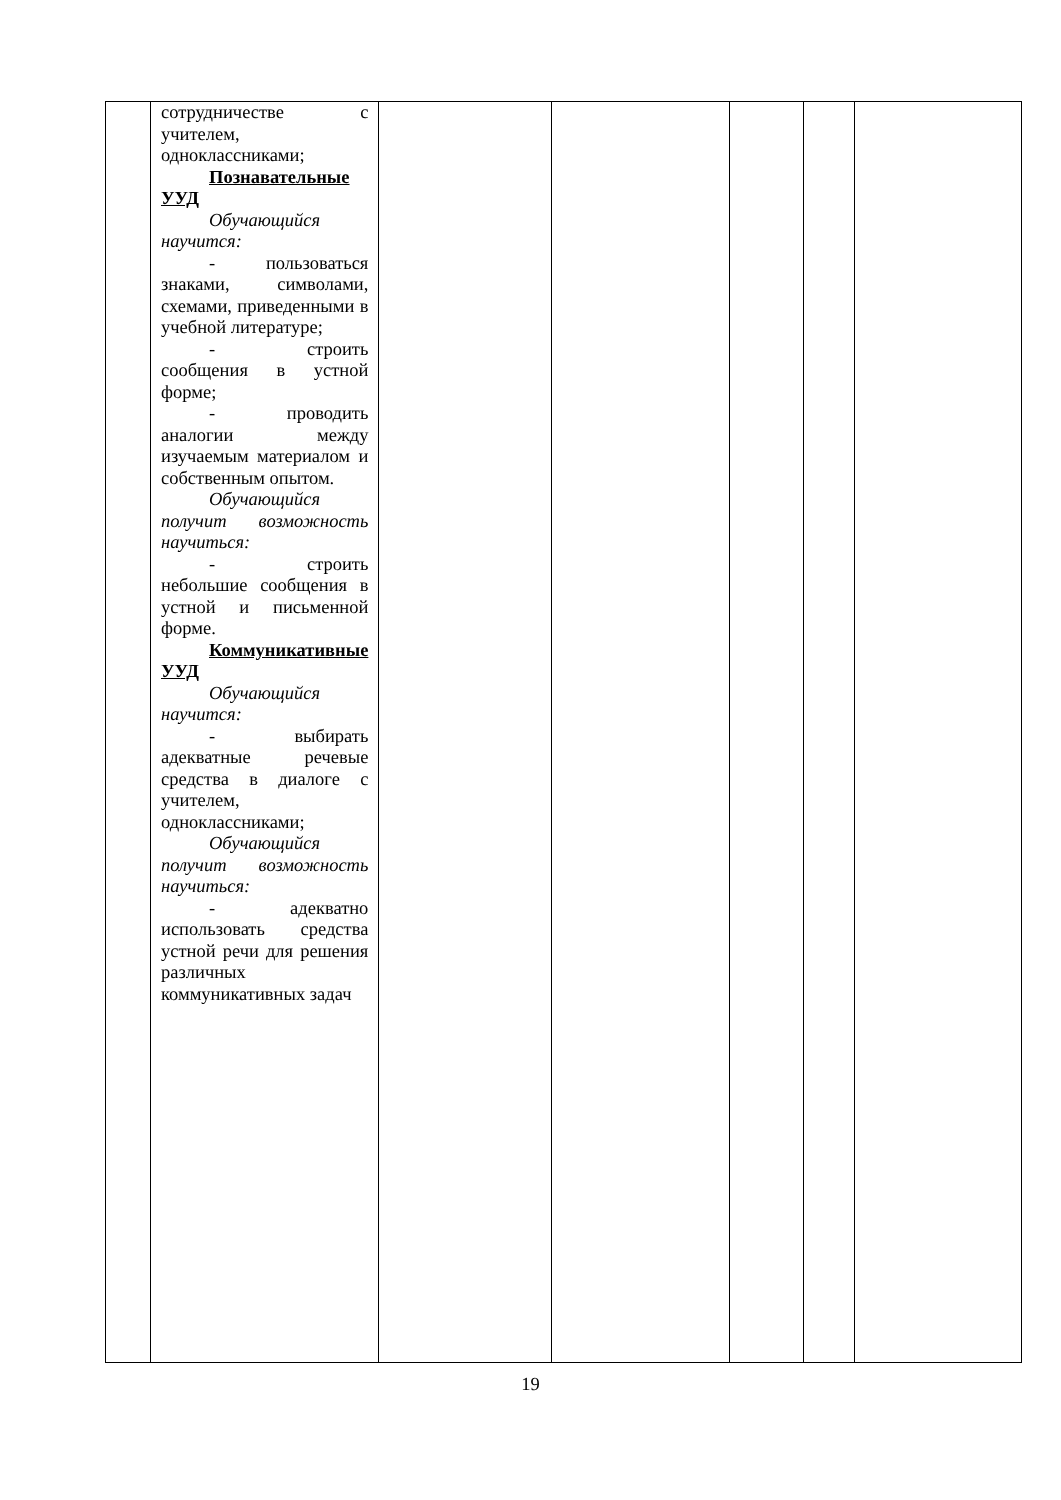| | сотрудничестве с учителем, одноклассниками; Познавательные УУД Обучающийся научится: - пользоваться знаками, символами, схемами, приведенными в учебной литературе; - строить сообщения в устной форме; - проводить аналогии между изучаемым материалом и собственным опытом. Обучающийся получит возможность научиться: - строить небольшие сообщения в устной и письменной форме. Коммуникативные УУД Обучающийся научится: - выбирать адекватные речевые средства в диалоге с учителем, одноклассниками; Обучающийся получит возможность научиться: - адекватно использовать средства устной речи для решения различных коммуникативных задач | | | | | |
19